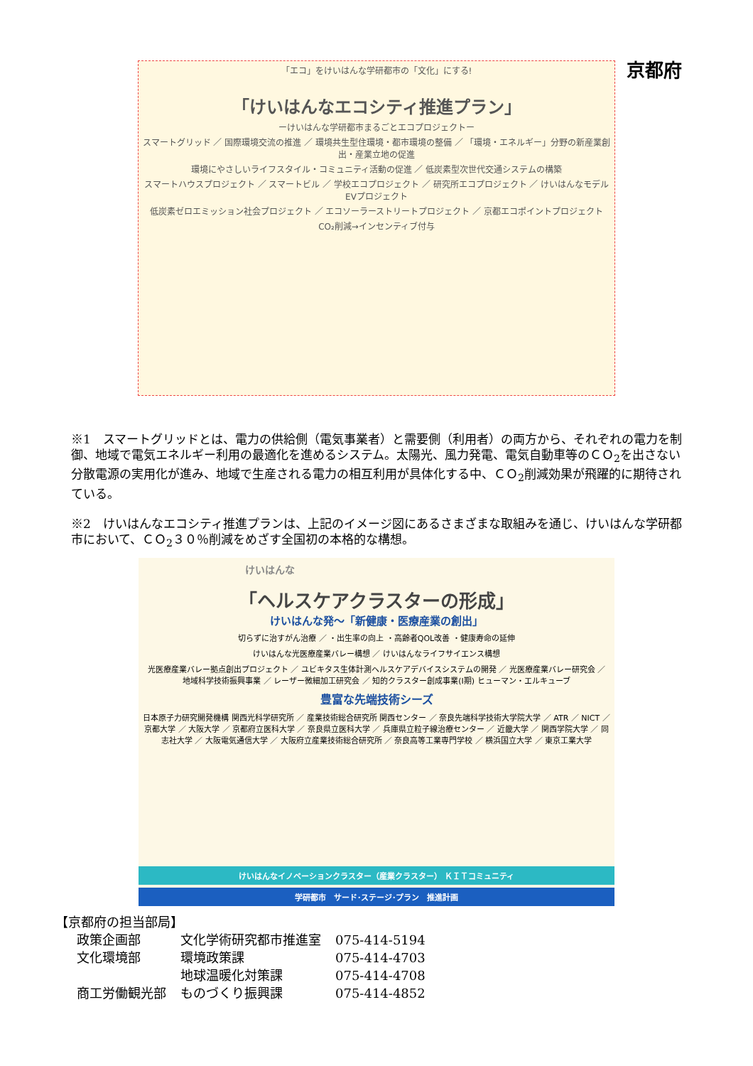京都府
「エコ」をけいはんな学研都市の「文化」にする!
「けいはんなエコシティ推進プラン」
ーけいはんな学研都市まるごとエコプロジェクトー
スマートグリッド ／ 国際環境交流の推進 ／ 環境共生型住環境・都市環境の整備 ／ 「環境・エネルギー」分野の新産業創出・産業立地の促進
環境にやさしいライフスタイル・コミュニティ活動の促進 ／ 低炭素型次世代交通システムの構築
スマートハウスプロジェクト ／ スマートビル ／ 学校エコプロジェクト ／ 研究所エコプロジェクト ／ けいはんなモデルEVプロジェクト
低炭素ゼロエミッション社会プロジェクト ／ エコソーラーストリートプロジェクト ／ 京都エコポイントプロジェクト
CO₂削減→インセンティブ付与
※1　スマートグリッドとは、電力の供給側（電気事業者）と需要側（利用者）の両方から、それぞれの電力を制御、地域で電気エネルギー利用の最適化を進めるシステム。太陽光、風力発電、電気自動車等のＣＯ<sub>2</sub>を出さない分散電源の実用化が進み、地域で生産される電力の相互利用が具体化する中、ＣＯ<sub>2</sub>削減効果が飛躍的に期待されている。
※2　けいはんなエコシティ推進プランは、上記のイメージ図にあるさまざまな取組みを通じ、けいはんな学研都市において、ＣＯ<sub>2</sub>３０％削減をめざす全国初の本格的な構想。
けいはんな
「ヘルスケアクラスターの形成」
けいはんな発～「新健康・医療産業の創出」
切らずに治すがん治療 ／ ・出生率の向上 ・高齢者QOL改善 ・健康寿命の延伸
けいはんな光医療産業バレー構想 ／ けいはんなライフサイエンス構想
光医療産業バレー拠点創出プロジェクト ／ ユビキタス生体計測ヘルスケアデバイスシステムの開発 ／ 光医療産業バレー研究会 ／ 地域科学技術振興事業 ／ レーザー微細加工研究会 ／ 知的クラスター創成事業(I期) ヒューマン・エルキューブ
豊富な先端技術シーズ
日本原子力研究開発機構 関西光科学研究所 ／ 産業技術総合研究所 関西センター ／ 奈良先端科学技術大学院大学 ／ ATR ／ NICT ／ 京都大学 ／ 大阪大学 ／ 京都府立医科大学 ／ 奈良県立医科大学 ／ 兵庫県立粒子線治療センター ／ 近畿大学 ／ 関西学院大学 ／ 同志社大学 ／ 大阪電気通信大学 ／ 大阪府立産業技術総合研究所 ／ 奈良高等工業専門学校 ／ 横浜国立大学 ／ 東京工業大学
けいはんなイノベーションクラスター（産業クラスター） ＫＩＴコミュニティ
学研都市　サード･ステージ･プラン　推進計画
【京都府の担当部局】
| 政策企画部 | 文化学術研究都市推進室 | 075-414-5194 |
| 文化環境部 | 環境政策課 | 075-414-4703 |
| | 地球温暖化対策課 | 075-414-4708 |
| 商工労働観光部 | ものづくり振興課 | 075-414-4852 |